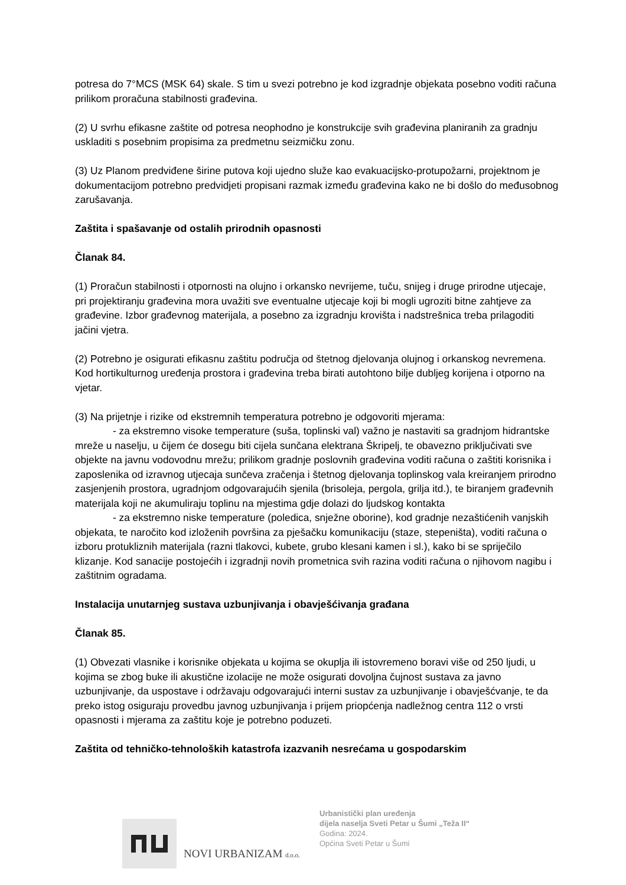potresa do 7°MCS (MSK 64) skale. S tim u svezi potrebno je kod izgradnje objekata posebno voditi računa prilikom proračuna stabilnosti građevina.
(2) U svrhu efikasne zaštite od potresa neophodno je konstrukcije svih građevina planiranih za gradnju uskladiti s posebnim propisima za predmetnu seizmičku zonu.
(3) Uz Planom predviđene širine putova koji ujedno služe kao evakuacijsko-protupožarni, projektnom je dokumentacijom potrebno predvidjeti propisani razmak između građevina kako ne bi došlo do međusobnog zarušavanja.
Zaštita i spašavanje od ostalih prirodnih opasnosti
Članak 84.
(1) Proračun stabilnosti i otpornosti na olujno i orkansko nevrijeme, tuču, snijeg i druge prirodne utjecaje, pri projektiranju građevina mora uvažiti sve eventualne utjecaje koji bi mogli ugroziti bitne zahtjeve za građevine. Izbor građevnog materijala, a posebno za izgradnju krovišta i nadstrešnica treba prilagoditi jačini vjetra.
(2) Potrebno je osigurati efikasnu zaštitu područja od štetnog djelovanja olujnog i orkanskog nevremena. Kod hortikulturnog uređenja prostora i građevina treba birati autohtono bilje dubljeg korijena i otporno na vjetar.
(3) Na prijetnje i rizike od ekstremnih temperatura potrebno je odgovoriti mjerama:
- za ekstremno visoke temperature (suša, toplinski val) važno je nastaviti sa gradnjom hidrantske mreže u naselju, u čijem će dosegu biti cijela sunčana elektrana Škripelj, te obavezno priključivati sve objekte na javnu vodovodnu mrežu; prilikom gradnje poslovnih građevina voditi računa o zaštiti korisnika i zaposlenika od izravnog utjecaja sunčeva zračenja i štetnog djelovanja toplinskog vala kreiranjem prirodno zasjenjenih prostora, ugradnjom odgovarajućih sjenila (brisoleja, pergola, grilja itd.), te biranjem građevnih materijala koji ne akumuliraju toplinu na mjestima gdje dolazi do ljudskog kontakta
- za ekstremno niske temperature (poledica, snježne oborine), kod gradnje nezaštićenih vanjskih objekata, te naročito kod izloženih površina za pješačku komunikaciju (staze, stepeništa), voditi računa o izboru protukliznih materijala (razni tlakovci, kubete, grubo klesani kamen i sl.), kako bi se spriječilo klizanje. Kod sanacije postojećih i izgradnji novih prometnica svih razina voditi računa o njihovom nagibu i zaštitnim ogradama.
Instalacija unutarnjeg sustava uzbunjivanja i obavješćivanja građana
Članak 85.
(1) Obvezati vlasnike i korisnike objekata u kojima se okuplja ili istovremeno boravi više od 250 ljudi, u kojima se zbog buke ili akustične izolacije ne može osigurati dovoljna čujnost sustava za javno uzbunjivanje, da uspostave i održavaju odgovarajući interni sustav za uzbunjivanje i obavješćvanje, te da preko istog osiguraju provedbu javnog uzbunjivanja i prijem priopćenja nadležnog centra 112 o vrsti opasnosti i mjerama za zaštitu koje je potrebno poduzeti.
Zaštita od tehničko-tehnoloških katastrofa izazvanih nesrećama u gospodarskim
NOVI URBANIZAM d.o.o.
Urbanistički plan uređenja
dijela naselja Sveti Petar u Šumi „Teža II“
Godina: 2024.
Općina Sveti Petar u Šumi